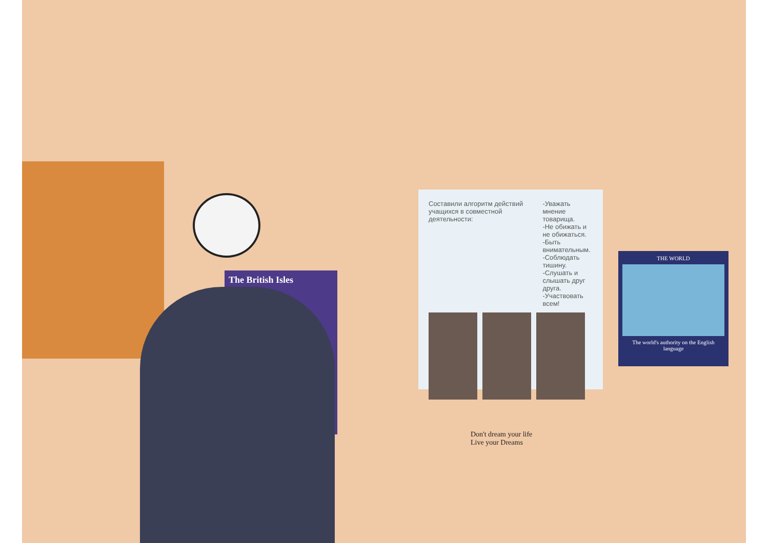Составили алгоритм действий учащихся в совместной деятельности:
-Уважать мнение товарища.
-Не обижать и не обижаться.
-Быть внимательным.
-Соблюдать тишину.
-Слушать и слышать друг друга.
-Участвовать всем!
The British Isles
THE WORLD
The world's authority on the English language
Don't dream your life
Live your Dreams